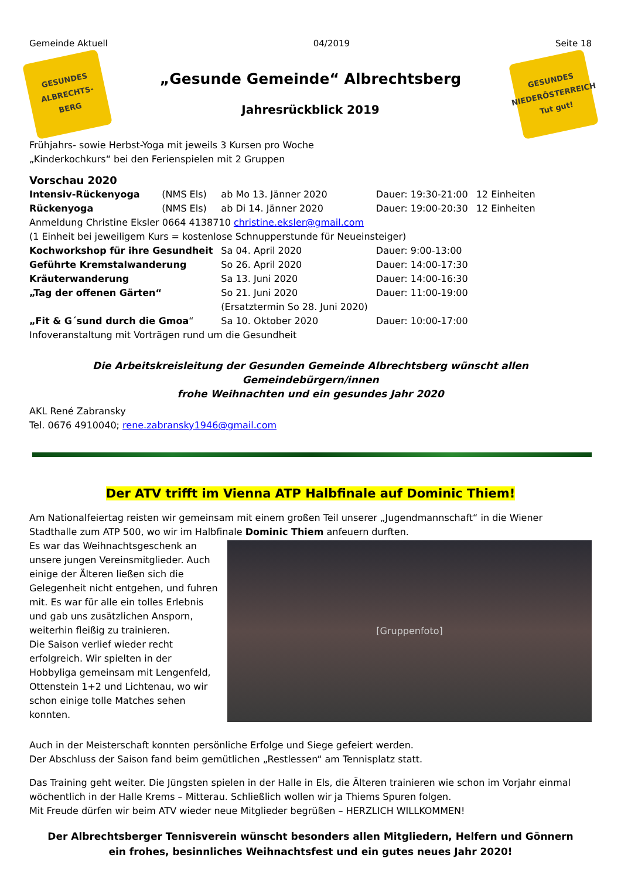Gemeinde Aktuell 04/2019 Seite 18
GESUNDES
ALBRECHTS-
BERG
„Gesunde Gemeinde“ Albrechtsberg
Jahresrückblick 2019
GESUNDES
NIEDERÖSTERREICH
Tut gut!
Frühjahrs- sowie Herbst-Yoga mit jeweils 3 Kursen pro Woche
„Kinderkochkurs“ bei den Ferienspielen mit 2 Gruppen
Vorschau 2020
| Intensiv-Rückenyoga | (NMS Els) | ab Mo 13. Jänner 2020 | Dauer: 19:30-21:00 | 12 Einheiten |
| Rückenyoga | (NMS Els) | ab Di 14. Jänner 2020 | Dauer: 19:00-20:30 | 12 Einheiten |
| Anmeldung Christine Eksler 0664 4138710 christine.eksler@gmail.com | | | | |
| (1 Einheit bei jeweiligem Kurs = kostenlose Schnupperstunde für Neueinsteiger) | | | | |
| Kochworkshop für ihre Gesundheit | | Sa 04. April 2020 | Dauer: 9:00-13:00 | |
| Geführte Kremstalwanderung | | So 26. April 2020 | Dauer: 14:00-17:30 | |
| Kräuterwanderung | | Sa 13. Juni 2020 | Dauer: 14:00-16:30 | |
| „Tag der offenen Gärten“ | | So 21. Juni 2020 (Ersatztermin So 28. Juni 2020) | Dauer: 11:00-19:00 | |
| „Fit & G´sund durch die Gmoa “ | | Sa 10. Oktober 2020 | Dauer: 10:00-17:00 | |
| Infoveranstaltung mit Vorträgen rund um die Gesundheit | | | | |
Die Arbeitskreisleitung der Gesunden Gemeinde Albrechtsberg wünscht allen Gemeindebürgern/innen
frohe Weihnachten und ein gesundes Jahr 2020
AKL René Zabransky
Tel. 0676 4910040; rene.zabransky1946@gmail.com
Der ATV trifft im Vienna ATP Halbfinale auf Dominic Thiem!
Am Nationalfeiertag reisten wir gemeinsam mit einem großen Teil unserer „Jugendmannschaft“ in die Wiener Stadthalle zum ATP 500, wo wir im Halbfinale Dominic Thiem anfeuern durften.
[Gruppenfoto]
Es war das Weihnachtsgeschenk an unsere jungen Vereinsmitglieder. Auch einige der Älteren ließen sich die Gelegenheit nicht entgehen, und fuhren mit. Es war für alle ein tolles Erlebnis und gab uns zusätzlichen Ansporn, weiterhin fleißig zu trainieren.
Die Saison verlief wieder recht erfolgreich. Wir spielten in der Hobbyliga gemeinsam mit Lengenfeld, Ottenstein 1+2 und Lichtenau, wo wir schon einige tolle Matches sehen konnten.
Auch in der Meisterschaft konnten persönliche Erfolge und Siege gefeiert werden.
Der Abschluss der Saison fand beim gemütlichen „Restlessen“ am Tennisplatz statt.
Das Training geht weiter. Die Jüngsten spielen in der Halle in Els, die Älteren trainieren wie schon im Vorjahr einmal wöchentlich in der Halle Krems – Mitterau. Schließlich wollen wir ja Thiems Spuren folgen.
Mit Freude dürfen wir beim ATV wieder neue Mitglieder begrüßen – HERZLICH WILLKOMMEN!
Der Albrechtsberger Tennisverein wünscht besonders allen Mitgliedern, Helfern und Gönnern
ein frohes, besinnliches Weihnachtsfest und ein gutes neues Jahr 2020!